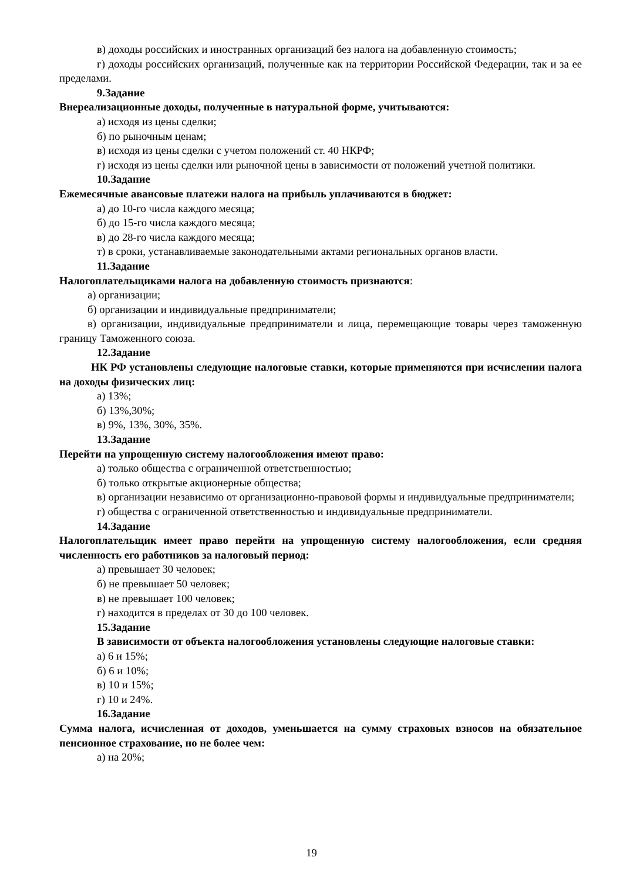в) доходы российских и иностранных организаций без налога на добавленную стоимость;
г) доходы российских организаций, полученные как на территории Российской Федерации, так и за ее пределами.
9.Задание
Внереализационные доходы, полученные в натуральной форме, учитываются:
а) исходя из цены сделки;
б) по рыночным ценам;
в) исходя из цены сделки с учетом положений ст. 40 НКРФ;
г) исходя из цены сделки или рыночной цены в зависимости от положений учетной политики.
10.Задание
Ежемесячные авансовые платежи налога на прибыль уплачиваются в бюджет:
а) до 10-го числа каждого месяца;
б) до 15-го числа каждого месяца;
в) до 28-го числа каждого месяца;
т) в сроки, устанавливаемые законодательными актами региональных органов власти.
11.Задание
Налогоплательщиками налога на добавленную стоимость признаются:
а) организации;
б) организации и индивидуальные предприниматели;
в) организации, индивидуальные предприниматели и лица, перемещающие товары через таможенную границу Таможенного союза.
12.Задание
НК РФ установлены следующие налоговые ставки, которые применяются при исчислении налога на доходы физических лиц:
а) 13%;
б) 13%,30%;
в) 9%, 13%, 30%, 35%.
13.Задание
Перейти на упрощенную систему налогообложения имеют право:
а) только общества с ограниченной ответственностью;
б) только открытые акционерные общества;
в) организации независимо от организационно-правовой формы и индивидуальные предприниматели;
г) общества с ограниченной ответственностью и индивидуальные предприниматели.
14.Задание
Налогоплательщик имеет право перейти на упрощенную систему налогообложения, если средняя численность его работников за налоговый период:
а) превышает 30 человек;
б) не превышает 50 человек;
в) не превышает 100 человек;
г) находится в пределах от 30 до 100 человек.
15.Задание
В зависимости от объекта налогообложения установлены следующие налоговые ставки:
а) 6 и 15%;
б) 6 и 10%;
в) 10 и 15%;
г) 10 и 24%.
16.Задание
Сумма налога, исчисленная от доходов, уменьшается на сумму страховых взносов на обязательное пенсионное страхование, но не более чем:
а) на 20%;
19